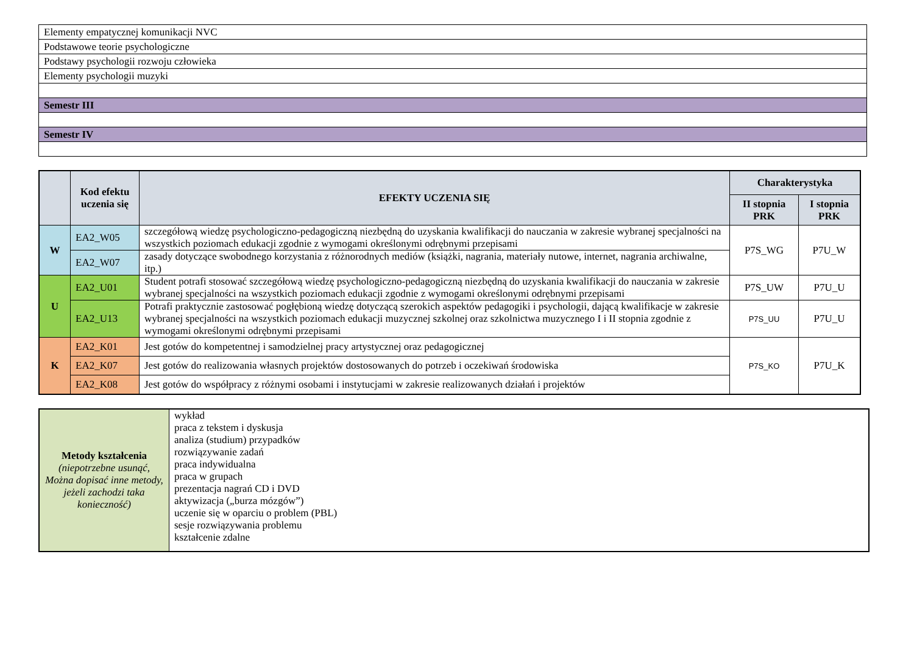| Elementy empatycznej komunikacji NVC |
| Podstawowe teorie psychologiczne |
| Podstawy psychologii rozwoju człowieka |
| Elementy psychologii muzyki |
| Semestr III |
| Semestr IV |
| | Kod efektu uczenia się | EFEKTY UCZENIA SIĘ | Charakterystyka | |
| --- | --- | --- | --- | --- |
| | | | II stopnia PRK | I stopnia PRK |
| W | EA2_W05 | szczegółową wiedzę psychologiczno-pedagogiczną niezbędną do uzyskania kwalifikacji do nauczania w zakresie wybranej specjalności na wszystkich poziomach edukacji zgodnie z wymogami określonymi odrębnymi przepisami | P7S_WG | P7U_W |
| | EA2_W07 | zasady dotyczące swobodnego korzystania z różnorodnych mediów (książki, nagrania, materiały nutowe, internet, nagrania archiwalne, itp.) | | |
| U | EA2_U01 | Student potrafi stosować szczegółową wiedzę psychologiczno-pedagogiczną niezbędną do uzyskania kwalifikacji do nauczania w zakresie wybranej specjalności na wszystkich poziomach edukacji zgodnie z wymogami określonymi odrębnymi przepisami | P7S_UW | P7U_U |
| | EA2_U13 | Potrafi praktycznie zastosować pogłębioną wiedzę dotyczącą szerokich aspektów pedagogiki i psychologii, dającą kwalifikacje w zakresie wybranej specjalności na wszystkich poziomach edukacji muzycznej szkolnej oraz szkolnictwa muzycznego I i II stopnia zgodnie z wymogami określonymi odrębnymi przepisami | P7S_UU | P7U_U |
| K | EA2_K01 | Jest gotów do kompetentnej i samodzielnej pracy artystycznej oraz pedagogicznej | P7S_KO | P7U_K |
| | EA2_K07 | Jest gotów do realizowania własnych projektów dostosowanych do potrzeb i oczekiwań środowiska | | |
| | EA2_K08 | Jest gotów do współpracy z różnymi osobami i instytucjami w zakresie realizowanych działań i projektów | | |
| Metody kształcenia (niepotrzebne usunąć, Można dopisać inne metody, jeżeli zachodzi taka konieczność) | wykład praca z tekstem i dyskusja analiza (studium) przypadków rozwiązywanie zadań praca indywidualna praca w grupach prezentacja nagrań CD i DVD aktywizacja („burza mózgów”) uczenie się w oparciu o problem (PBL) sesje rozwiązywania problemu kształcenie zdalne |